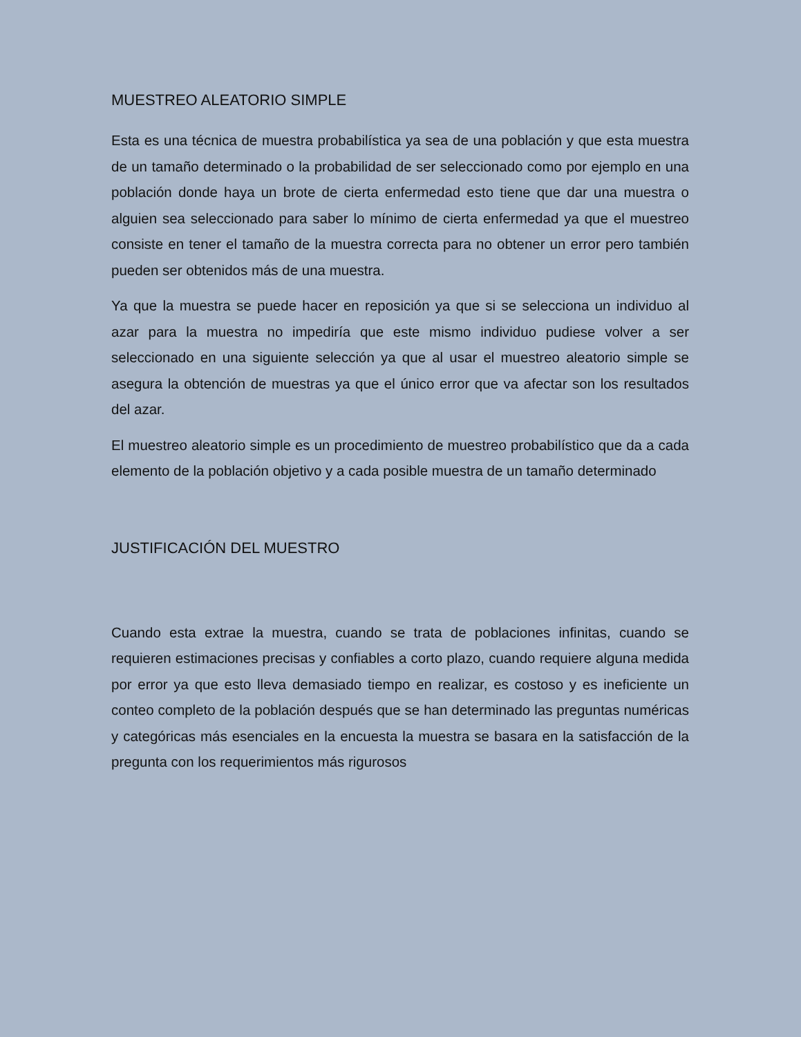MUESTREO ALEATORIO SIMPLE
Esta es una técnica de muestra probabilística ya sea de una población y que esta muestra de un tamaño determinado o la probabilidad de ser seleccionado como por ejemplo en una población donde haya un brote de cierta enfermedad esto tiene que dar una muestra o alguien sea seleccionado para saber lo mínimo de cierta enfermedad ya que el muestreo consiste en tener el tamaño de la muestra correcta para no obtener un error pero también pueden ser obtenidos más de una muestra.
Ya que la muestra se puede hacer en reposición ya que si se selecciona un individuo al azar para la muestra no impediría que este mismo individuo pudiese volver a ser seleccionado en una siguiente selección ya que al usar el muestreo aleatorio simple se asegura la obtención de muestras ya que el único error que va afectar son los resultados del azar.
El muestreo aleatorio simple es un procedimiento de muestreo probabilístico que da a cada elemento de la población objetivo y a cada posible muestra de un tamaño determinado
JUSTIFICACIÓN DEL MUESTRO
Cuando esta extrae la muestra, cuando se trata de poblaciones infinitas, cuando se requieren estimaciones precisas y confiables a corto plazo, cuando requiere alguna medida por error ya que esto lleva demasiado tiempo en realizar, es costoso y es ineficiente un conteo completo de la población después que se han determinado las preguntas numéricas y categóricas más esenciales en la encuesta la muestra se basara en la satisfacción de la pregunta con los requerimientos más rigurosos